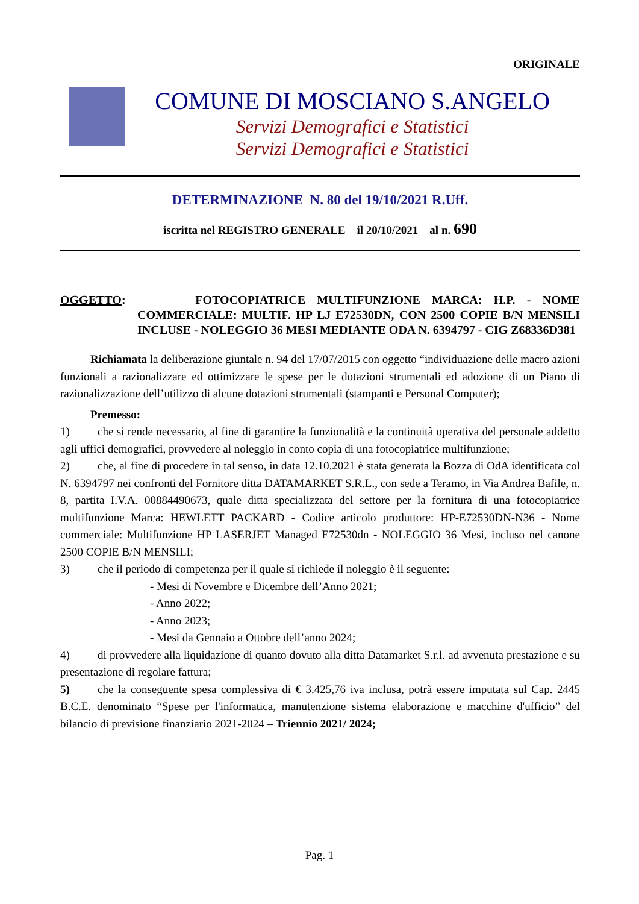ORIGINALE
COMUNE DI MOSCIANO S.ANGELO
Servizi Demografici e Statistici
Servizi Demografici e Statistici
DETERMINAZIONE N. 80 del 19/10/2021 R.Uff.
iscritta nel REGISTRO GENERALE il 20/10/2021 al n. 690
OGGETTO: FOTOCOPIATRICE MULTIFUNZIONE MARCA: H.P. - NOME COMMERCIALE: MULTIF. HP LJ E72530DN, CON 2500 COPIE B/N MENSILI INCLUSE - NOLEGGIO 36 MESI MEDIANTE ODA N. 6394797 - CIG Z68336D381
Richiamata la deliberazione giuntale n. 94 del 17/07/2015 con oggetto “individuazione delle macro azioni funzionali a razionalizzare ed ottimizzare le spese per le dotazioni strumentali ed adozione di un Piano di razionalizzazione dell’utilizzo di alcune dotazioni strumentali (stampanti e Personal Computer);
Premesso:
1) che si rende necessario, al fine di garantire la funzionalità e la continuità operativa del personale addetto agli uffici demografici, provvedere al noleggio in conto copia di una fotocopiatrice multifunzione;
2) che, al fine di procedere in tal senso, in data 12.10.2021 è stata generata la Bozza di OdA identificata col N. 6394797 nei confronti del Fornitore ditta DATAMARKET S.R.L., con sede a Teramo, in Via Andrea Bafile, n. 8, partita I.V.A. 00884490673, quale ditta specializzata del settore per la fornitura di una fotocopiatrice multifunzione Marca: HEWLETT PACKARD - Codice articolo produttore: HP-E72530DN-N36 - Nome commerciale: Multifunzione HP LASERJET Managed E72530dn - NOLEGGIO 36 Mesi, incluso nel canone 2500 COPIE B/N MENSILI;
3) che il periodo di competenza per il quale si richiede il noleggio è il seguente:
- Mesi di Novembre e Dicembre dell’Anno 2021;
- Anno 2022;
- Anno 2023;
- Mesi da Gennaio a Ottobre dell’anno 2024;
4) di provvedere alla liquidazione di quanto dovuto alla ditta Datamarket S.r.l. ad avvenuta prestazione e su presentazione di regolare fattura;
5) che la conseguente spesa complessiva di € 3.425,76 iva inclusa, potrà essere imputata sul Cap. 2445 B.C.E. denominato “Spese per l'informatica, manutenzione sistema elaborazione e macchine d'ufficio” del bilancio di previsione finanziario 2021-2024 – Triennio 2021/ 2024;
Pag. 1